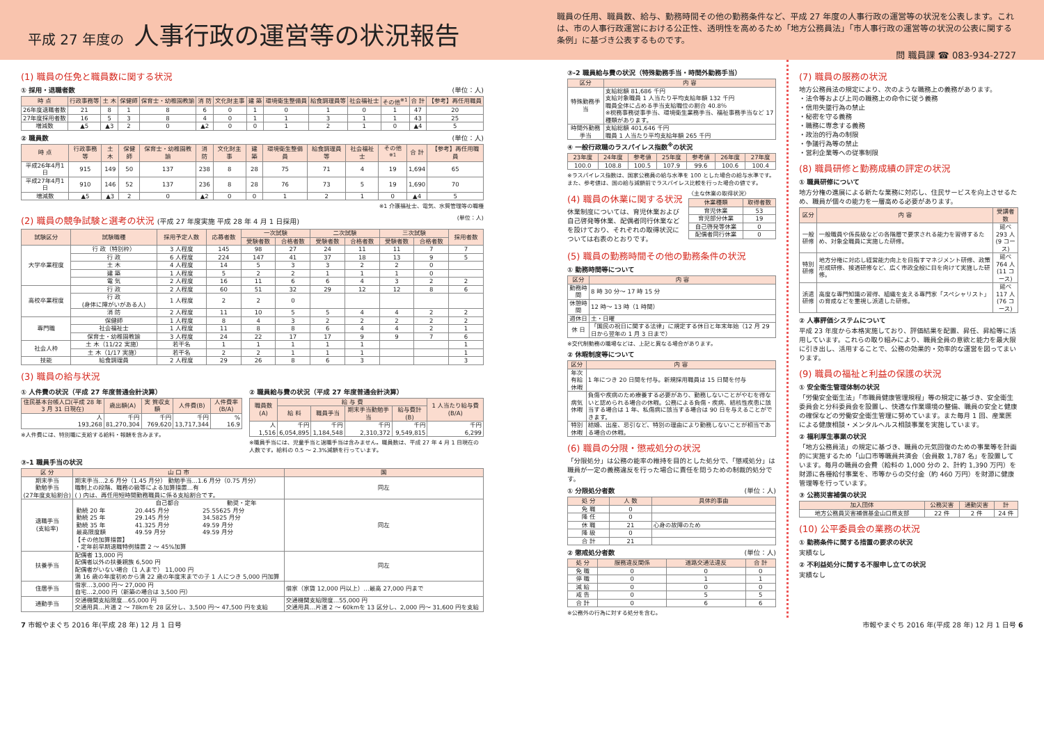平成 27 年度の 人事行政の運営等の状況報告
職員の任用、職員数、給与、勤務時間その他の勤務条件など、平成 27 年度の人事行政の運営等の状況を公表します。これは、市の人事行政運営における公正性、透明性を高めるため「地方公務員法」「市人事行政の運営等の状況の公表に関する条例」に基づき公表するものです。
問 職員課 ☎ 083-934-2727
(1) 職員の任免と職員数に関する状況
① 採用・退職者数 (単位：人)
| 時 点 | 行政事務等 | 土 木 | 保健師 | 保育士・幼稚園教諭 | 消 防 | 文化財主事 | 建 築 | 環境衛生整備員 | 給食調理員等 | 社会福祉士 | その他<sup>※1</sup> | 合 計 | 【参考】再任用職員 |
| --- | --- | --- | --- | --- | --- | --- | --- | --- | --- | --- | --- | --- | --- |
| 26年度退職者数 | 21 | 8 | 1 | 8 | 6 | 0 | 1 | 0 | 1 | 0 | 1 | 47 | 20 |
| 27年度採用者数 | 16 | 5 | 3 | 8 | 4 | 0 | 1 | 1 | 3 | 1 | 1 | 43 | 25 |
| 増減数 | ▲5 | ▲3 | 2 | 0 | ▲2 | 0 | 0 | 1 | 2 | 1 | 0 | ▲4 | 5 |
② 職員数 (単位：人)
| 時 点 | 行政事務等 | 土 木 | 保健師 | 保育士・幼稚園教諭 | 消 防 | 文化財主事 | 建 築 | 環境衛生整備員 | 給食調理員等 | 社会福祉士 | その他<sup>※1</sup> | 合 計 | 【参考】再任用職員 |
| --- | --- | --- | --- | --- | --- | --- | --- | --- | --- | --- | --- | --- | --- |
| 平成26年4月1日 | 915 | 149 | 50 | 137 | 238 | 8 | 28 | 75 | 71 | 4 | 19 | 1,694 | 65 |
| 平成27年4月1日 | 910 | 146 | 52 | 137 | 236 | 8 | 28 | 76 | 73 | 5 | 19 | 1,690 | 70 |
| 増減数 | ▲5 | ▲3 | 2 | 0 | ▲2 | 0 | 0 | 1 | 2 | 1 | 0 | ▲4 | 5 |
※1 介護福祉士、電気、水質管理等の職種
(2) 職員の競争試験と選考の状況 (平成 27 年度実施 平成 28 年 4 月 1 日採用) (単位：人)
| 試験区分 | 試験職種 | 採用予定人数 | 応募者数 | 一次試験 | | 二次試験 | | 三次試験 | | 採用者数 |
| --- | --- | --- | --- | --- | --- | --- | --- | --- | --- | --- |
| | | | | 受験者数 | 合格者数 | 受験者数 | 合格者数 | 受験者数 | 合格者数 | |
| 大学卒業程度 | 行 政（特別枠） | 3 人程度 | 145 | 98 | 27 | 24 | 11 | 11 | 7 | 7 |
| | 行 政 | 6 人程度 | 224 | 147 | 41 | 37 | 18 | 13 | 9 | 5 |
| | 土 木 | 4 人程度 | 14 | 5 | 3 | 3 | 2 | 2 | 0 | |
| | 建 築 | 1 人程度 | 5 | 2 | 2 | 1 | 1 | 1 | 0 | |
| | 電 気 | 2 人程度 | 16 | 11 | 6 | 6 | 4 | 3 | 2 | 2 |
| 高校卒業程度 | 行 政 | 2 人程度 | 60 | 51 | 32 | 29 | 12 | 12 | 8 | 6 |
| | 行 政 (身体に障がいがある人) | 1 人程度 | 2 | 2 | 0 | | | | | |
| | 消 防 | 2 人程度 | 11 | 10 | 5 | 5 | 4 | 4 | 2 | 2 |
| 専門職 | 保健師 | 1 人程度 | 8 | 4 | 3 | 2 | 2 | 2 | 2 | 2 |
| | 社会福祉士 | 1 人程度 | 11 | 8 | 8 | 6 | 4 | 4 | 2 | 1 |
| | 保育士・幼稚園教諭 | 3 人程度 | 24 | 22 | 17 | 17 | 9 | 9 | 7 | 6 |
| 社会人枠 | 土 木（11/22 実施） | 若干名 | 1 | 1 | 1 | 1 | 1 | | | 1 |
| | 土 木（1/17 実施） | 若干名 | 2 | 2 | 1 | 1 | 1 | | | 1 |
| 技能 | 給食調理員 | 2 人程度 | 29 | 26 | 8 | 6 | 3 | | | 3 |
(3) 職員の給与状況
① 人件費の状況（平成 27 年度普通会計決算）
| 住民基本台帳人口(平成 28 年 3 月 31 日現在) | 歳出額(A) | 実 質収支額 | 人件費(B) | 人件費率(B/A) |
| --- | --- | --- | --- | --- |
| 人 193,268 | 千円 81,270,304 | 千円 769,620 | 千円 13,717,344 | % 16.9 |
※人件費には、特別職に支給する給料・報酬を含みます。
② 職員給与費の状況（平成 27 年度普通会計決算）
| 職員数(A) | 給 与 費 | | | | 1 人当たり給与費(B/A) |
| --- | --- | --- | --- | --- | --- |
| | 給 料 | 職員手当 | 期末手当勤勉手当 | 給与費計(B) | |
| 人 1,516 | 千円 6,054,895 | 千円 1,184,548 | 千円 2,310,372 | 千円 9,549,815 | 千円 6,299 |
※職員手当には、児童手当と退職手当は含みません。職員数は、平成 27 年 4 月 1 日現在の人数です。給料の 0.5 ～ 2.3%減額を行っています。
③-1 職員手当の状況
| 区 分 | 山 口 市 | 国 |
| --- | --- | --- |
| 期末手当 勤勉手当 (27年度支給割合) | 期末手当…2.6 月分（1.45 月分） 勤勉手当…1.6 月分（0.75 月分） 職制上の段階、職務の級等による加算措置…有 ( ) 内は、再任用短時間勤務職員に係る支給割合です。 | 同左 |
| 退職手当 (支給率) | / / 自己都合 / 勧奨・定年 / / 勤続 20 年 勤続 25 年 勤続 35 年 最高限度額 / 20.445 月分 29.145 月分 41.325 月分 49.59 月分 / 25.55625 月分 34.5825 月分 49.59 月分 49.59 月分 / 【その他加算措置】 ・定年前早期退職特例措置 2 ～ 45%加算 | 同左 |
| 扶養手当 | 配偶者 13,000 円 配偶者以外の扶養親族 6,500 円 配偶者がいない場合（1 人まで） 11,000 円 満 16 歳の年度初めから満 22 歳の年度末までの子 1 人につき 5,000 円加算 | 同左 |
| 住居手当 | 借家…3,000 円～ 27,000 円 自宅…2,000 円（新築の場合は 3,500 円） | 借家（家賃 12,000 円以上）…最高 27,000 円まで |
| 通勤手当 | 交通機関支給限度…65,000 円 交通用具…片道 2 ～ 78kmを 28 区分し、3,500 円～ 47,500 円を支給 | 交通機関支給限度…55,000 円 交通用具…片道 2 ～ 60kmを 13 区分し、2,000 円～ 31,600 円を支給 |
③-2 職員給与費の状況（特殊勤務手当・時間外勤務手当）
| 区分 | 内 容 |
| --- | --- |
| 特殊勤務手当 | 支給総額 81,686 千円 支給対象職員 1 人当たり平均支給年額 132 千円 職員全体に占める手当支給職位の割合 40.8％ ※税務事務従事手当、環境衛生業務手当、福祉事務手当など 17 種類があります。 |
| 時間外勤務手当 | 支給総額 401,646 千円 職員 1 人当たり平均支給年額 265 千円 |
④ 一般行政職のラスパイレス指数<sup>※</sup>の状況
| 23年度 | 24年度 | 参考値 | 25年度 | 参考値 | 26年度 | 27年度 |
| --- | --- | --- | --- | --- | --- | --- |
| 100.0 | 108.8 | 100.5 | 107.9 | 99.6 | 100.6 | 100.4 |
※ラスパイレス指数は、国家公務員の給与水準を 100 とした場合の給与水準です。また、参考値は、国の給与減額前でラスパイレス比較を行った場合の値です。
(4) 職員の休業に関する状況
休業制度については、育児休業および自己啓発等休業、配偶者同行休業などを設けており、それぞれの取得状況については右表のとおりです。
〈主な休業の取得状況〉
| 休業種類 | 取得者数 |
| --- | --- |
| 育児休業 | 53 |
| 育児部分休業 | 19 |
| 自己啓発等休業 | 0 |
| 配偶者同行休業 | 0 |
(5) 職員の勤務時間その他の勤務条件の状況
① 勤務時間等について
| 区分 | 内 容 |
| --- | --- |
| 勤務時間 | 8 時 30 分～ 17 時 15 分 |
| 休憩時間 | 12 時～ 13 時（1 時間） |
| 週休日 | 土・日曜 |
| 休 日 | 「国民の祝日に関する法律」に規定する休日と年末年始（12 月 29 日から翌年の 1 月 3 日まで） |
※交代制勤務の職場などは、上記と異なる場合があります。
② 休暇制度等について
| 区分 | 内 容 |
| --- | --- |
| 年次有給休暇 | 1 年につき 20 日間を付与。新規採用職員は 15 日間を付与 |
| 病気休暇 | 負傷や疾病のため療養する必要があり、勤務しないことがやむを得ないと認められる場合の休暇。公務による負傷・疾病、結核性疾患に該当する場合は 1 年、私傷病に該当する場合は 90 日を与えることができます。 |
| 特別休暇 | 結婚、出産、忌引など、特別の理由により勤務しないことが相当である場合の休暇。 |
(6) 職員の分限・懲戒処分の状況
「分限処分」は公務の能率の維持を目的とした処分で、「懲戒処分」は職員が一定の義務違反を行った場合に責任を問うための制裁的処分です。
① 分限処分者数 (単位：人)
| 処 分 | 人 数 | 具体的事由 |
| --- | --- | --- |
| 免 職 | 0 | |
| 降 任 | 0 | |
| 休 職 | 21 | 心身の故障のため |
| 降 級 | 0 | |
| 合 計 | 21 | |
② 懲戒処分者数 (単位：人)
| 処 分 | 服務違反関係 | 道路交通法違反 | 合 計 |
| --- | --- | --- | --- |
| 免 職 | 0 | 0 | 0 |
| 停 職 | 0 | 1 | 1 |
| 減 給 | 0 | 0 | 0 |
| 戒 告 | 0 | 5 | 5 |
| 合 計 | 0 | 6 | 6 |
※公務外の行為に対する処分を含む。
(7) 職員の服務の状況
地方公務員法の規定により、次のような職務上の義務があります。
・法令等および上司の職務上の命令に従う義務
・信用失墜行為の禁止
・秘密を守る義務
・職務に専念する義務
・政治的行為の制限
・争議行為等の禁止
・営利企業等への従事制限
(8) 職員研修と勤務成績の評定の状況
① 職員研修について
地方分権の進展による新たな業務に対応し、住民サービスを向上させるため、職員が個々の能力を一層高める必要があります。
| 区分 | 内 容 | 受講者数 |
| --- | --- | --- |
| 一般研修 | 一般職員や係長級などの各階層で要求される能力を習得するため、対象全職員に実施した研修。 | 延べ 293 人 (9 コース) |
| 特別研修 | 地方分権に対応し経営能力向上を目指すマネジメント研修、政策形成研修、接遇研修など、広く市政全般に目を向けて実施した研修。 | 延べ 764 人 (11 コース) |
| 派遣研修 | 高度な専門知識の習得、組織を支える専門家「スペシャリスト」の育成などを重視し派遣した研修。 | 延べ 117 人 (76 コース) |
② 人事評価システムについて
平成 23 年度から本格実施しており、評価結果を配置、昇任、昇給等に活用しています。これらの取り組みにより、職員全員の意欲と能力を最大限に引き出し、活用することで、公務の効果的・効率的な運営を図ってまいります。
(9) 職員の福祉と利益の保護の状況
① 安全衛生管理体制の状況
「労働安全衛生法」「市職員健康管理規程」等の規定に基づき、安全衛生委員会と分科委員会を設置し、快適な作業環境の整備、職員の安全と健康の確保などの労働安全衛生管理に努めています。また毎月 1 回、産業医による健康相談・メンタルヘルス相談事業を実施しています。
② 福利厚生事業の状況
「地方公務員法」の規定に基づき、職員の元気回復のための事業等を計画的に実施するため「山口市等職員共済会（会員数 1,787 名」を設置しています。毎月の職員の会費（給料の 1,000 分の 2、計約 1,390 万円）を財源に各種給付事業を、市等からの交付金（約 460 万円）を財源に健康管理等を行っています。
③ 公務災害補償の状況
| 加入団体 | 公務災害 | 通勤災害 | 計 |
| --- | --- | --- | --- |
| 地方公務員災害補償基金山口県支部 | 22 件 | 2 件 | 24 件 |
(10) 公平委員会の業務の状況
① 勤務条件に関する措置の要求の状況
実績なし
② 不利益処分に関する不服申し立ての状況
実績なし
7 市報やまぐち 2016 年(平成 28 年) 12 月 1 日号 市報やまぐち 2016 年(平成 28 年) 12 月 1 日号 6